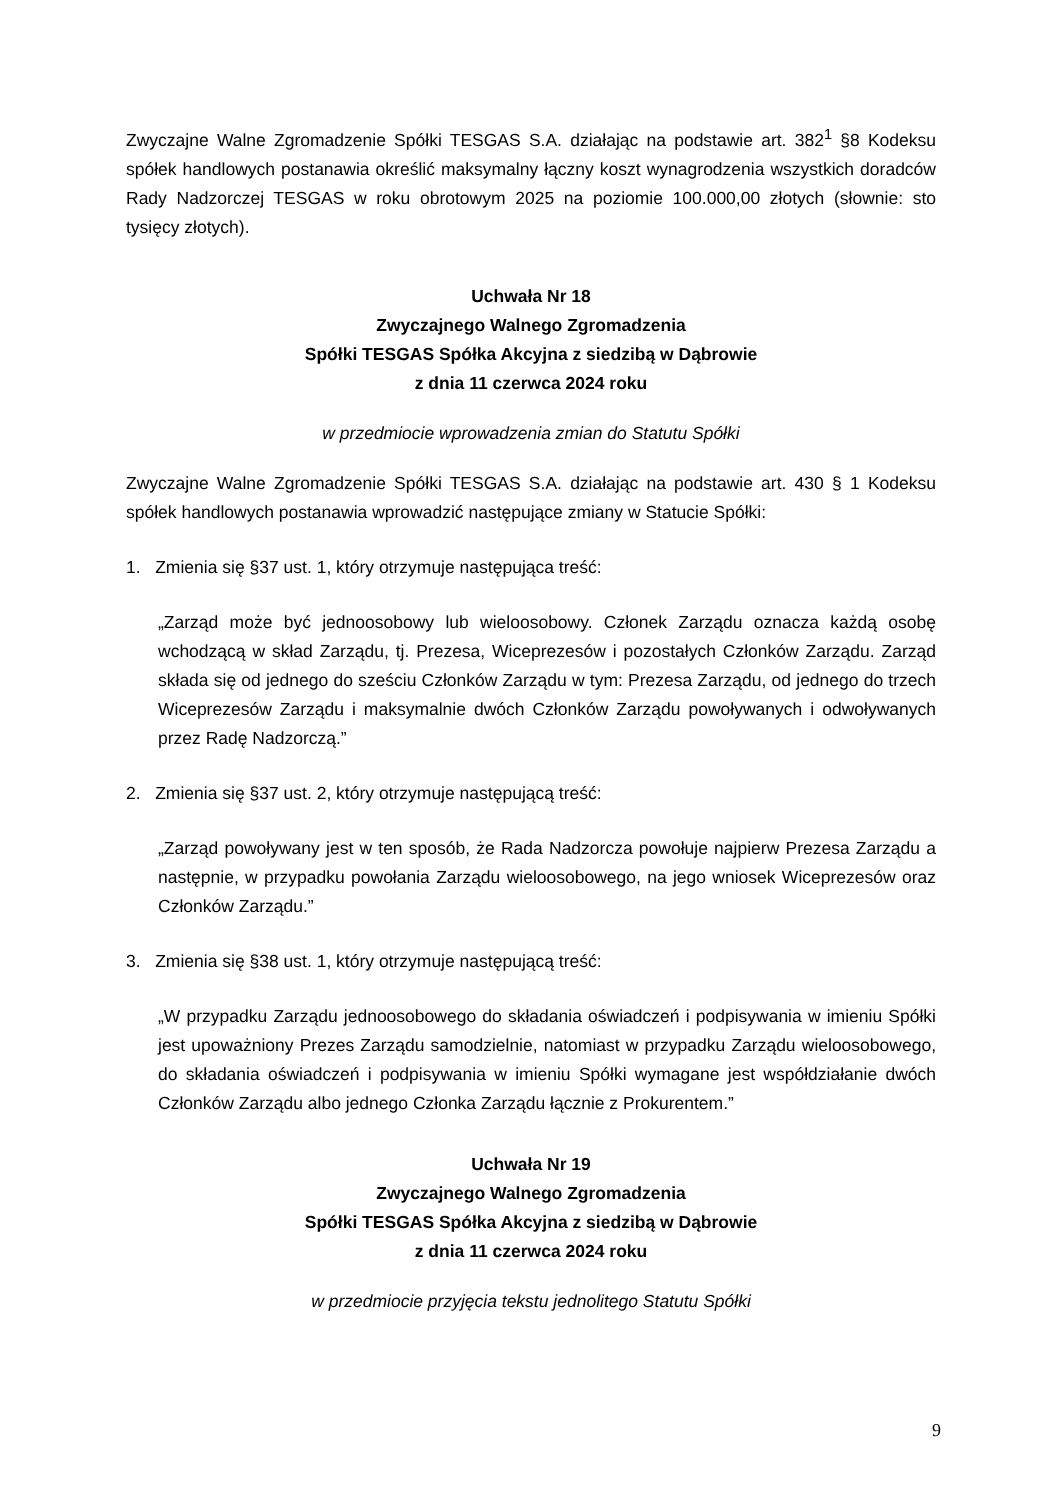Zwyczajne Walne Zgromadzenie Spółki TESGAS S.A. działając na podstawie art. 382<sup>1</sup> §8 Kodeksu spółek handlowych postanawia określić maksymalny łączny koszt wynagrodzenia wszystkich doradców Rady Nadzorczej TESGAS w roku obrotowym 2025 na poziomie 100.000,00 złotych (słownie: sto tysięcy złotych).
Uchwała Nr 18
Zwyczajnego Walnego Zgromadzenia
Spółki TESGAS Spółka Akcyjna z siedzibą w Dąbrowie
z dnia 11 czerwca 2024 roku
w przedmiocie wprowadzenia zmian do Statutu Spółki
Zwyczajne Walne Zgromadzenie Spółki TESGAS S.A. działając na podstawie art. 430 § 1 Kodeksu spółek handlowych postanawia wprowadzić następujące zmiany w Statucie Spółki:
1. Zmienia się §37 ust. 1, który otrzymuje następująca treść:
„Zarząd może być jednoosobowy lub wieloosobowy. Członek Zarządu oznacza każdą osobę wchodzącą w skład Zarządu, tj. Prezesa, Wiceprezesów i pozostałych Członków Zarządu. Zarząd składa się od jednego do sześciu Członków Zarządu w tym: Prezesa Zarządu, od jednego do trzech Wiceprezesów Zarządu i maksymalnie dwóch Członków Zarządu powoływanych i odwoływanych przez Radę Nadzorczą.”
2. Zmienia się §37 ust. 2, który otrzymuje następującą treść:
„Zarząd powoływany jest w ten sposób, że Rada Nadzorcza powołuje najpierw Prezesa Zarządu a następnie, w przypadku powołania Zarządu wieloosobowego, na jego wniosek Wiceprezesów oraz Członków Zarządu.”
3. Zmienia się §38 ust. 1, który otrzymuje następującą treść:
„W przypadku Zarządu jednoosobowego do składania oświadczeń i podpisywania w imieniu Spółki jest upoważniony Prezes Zarządu samodzielnie, natomiast w przypadku Zarządu wieloosobowego, do składania oświadczeń i podpisywania w imieniu Spółki wymagane jest współdziałanie dwóch Członków Zarządu albo jednego Członka Zarządu łącznie z Prokurentem.”
Uchwała Nr 19
Zwyczajnego Walnego Zgromadzenia
Spółki TESGAS Spółka Akcyjna z siedzibą w Dąbrowie
z dnia 11 czerwca 2024 roku
w przedmiocie przyjęcia tekstu jednolitego Statutu Spółki
9